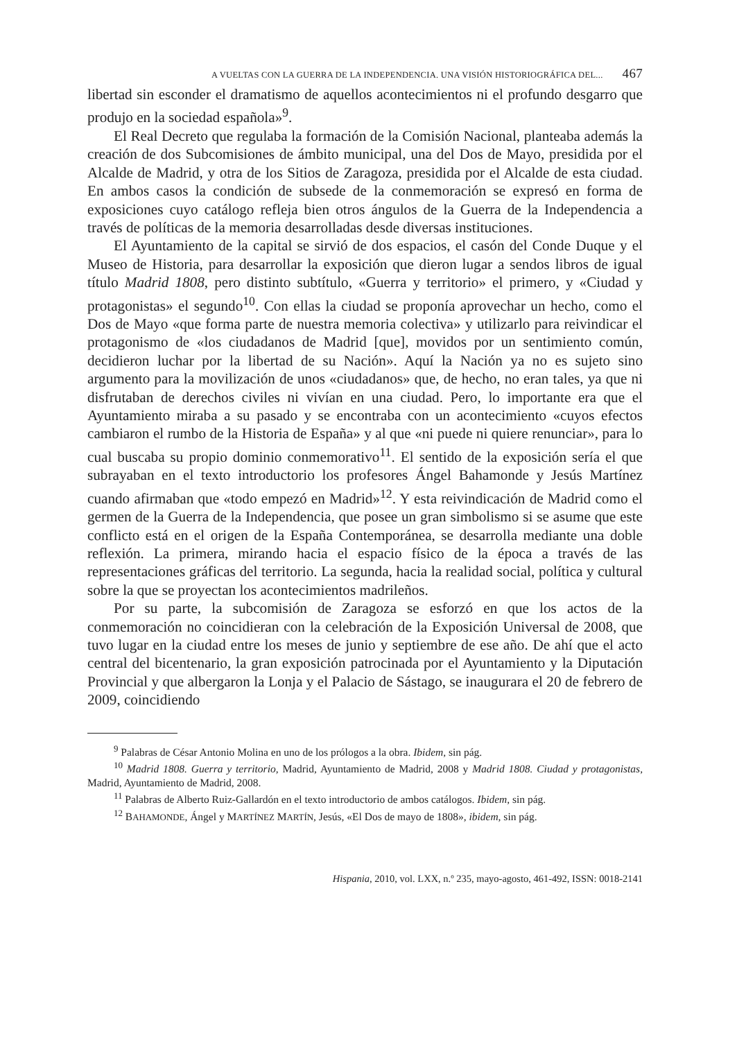A VUELTAS CON LA GUERRA DE LA INDEPENDENCIA. UNA VISIÓN HISTORIOGRÁFICA DEL... 467
libertad sin esconder el dramatismo de aquellos acontecimientos ni el profundo desgarro que produjo en la sociedad española»<sup>9</sup>.
El Real Decreto que regulaba la formación de la Comisión Nacional, planteaba además la creación de dos Subcomisiones de ámbito municipal, una del Dos de Mayo, presidida por el Alcalde de Madrid, y otra de los Sitios de Zaragoza, presidida por el Alcalde de esta ciudad. En ambos casos la condición de subsede de la conmemoración se expresó en forma de exposiciones cuyo catálogo refleja bien otros ángulos de la Guerra de la Independencia a través de políticas de la memoria desarrolladas desde diversas instituciones.
El Ayuntamiento de la capital se sirvió de dos espacios, el casón del Conde Duque y el Museo de Historia, para desarrollar la exposición que dieron lugar a sendos libros de igual título Madrid 1808, pero distinto subtítulo, «Guerra y territorio» el primero, y «Ciudad y protagonistas» el segundo<sup>10</sup>. Con ellas la ciudad se proponía aprovechar un hecho, como el Dos de Mayo «que forma parte de nuestra memoria colectiva» y utilizarlo para reivindicar el protagonismo de «los ciudadanos de Madrid [que], movidos por un sentimiento común, decidieron luchar por la libertad de su Nación». Aquí la Nación ya no es sujeto sino argumento para la movilización de unos «ciudadanos» que, de hecho, no eran tales, ya que ni disfrutaban de derechos civiles ni vivían en una ciudad. Pero, lo importante era que el Ayuntamiento miraba a su pasado y se encontraba con un acontecimiento «cuyos efectos cambiaron el rumbo de la Historia de España» y al que «ni puede ni quiere renunciar», para lo cual buscaba su propio dominio conmemorativo<sup>11</sup>. El sentido de la exposición sería el que subrayaban en el texto introductorio los profesores Ángel Bahamonde y Jesús Martínez cuando afirmaban que «todo empezó en Madrid»<sup>12</sup>. Y esta reivindicación de Madrid como el germen de la Guerra de la Independencia, que posee un gran simbolismo si se asume que este conflicto está en el origen de la España Contemporánea, se desarrolla mediante una doble reflexión. La primera, mirando hacia el espacio físico de la época a través de las representaciones gráficas del territorio. La segunda, hacia la realidad social, política y cultural sobre la que se proyectan los acontecimientos madrileños.
Por su parte, la subcomisión de Zaragoza se esforzó en que los actos de la conmemoración no coincidieran con la celebración de la Exposición Universal de 2008, que tuvo lugar en la ciudad entre los meses de junio y septiembre de ese año. De ahí que el acto central del bicentenario, la gran exposición patrocinada por el Ayuntamiento y la Diputación Provincial y que albergaron la Lonja y el Palacio de Sástago, se inaugurara el 20 de febrero de 2009, coincidiendo
<sup>9</sup> Palabras de César Antonio Molina en uno de los prólogos a la obra. Ibidem, sin pág.
<sup>10</sup> Madrid 1808. Guerra y territorio, Madrid, Ayuntamiento de Madrid, 2008 y Madrid 1808. Ciudad y protagonistas, Madrid, Ayuntamiento de Madrid, 2008.
<sup>11</sup> Palabras de Alberto Ruiz-Gallardón en el texto introductorio de ambos catálogos. Ibidem, sin pág.
<sup>12</sup> BAHAMONDE, Ángel y MARTÍNEZ MARTÍN, Jesús, «El Dos de mayo de 1808», ibidem, sin pág.
Hispania, 2010, vol. LXX, n.º 235, mayo-agosto, 461-492, ISSN: 0018-2141